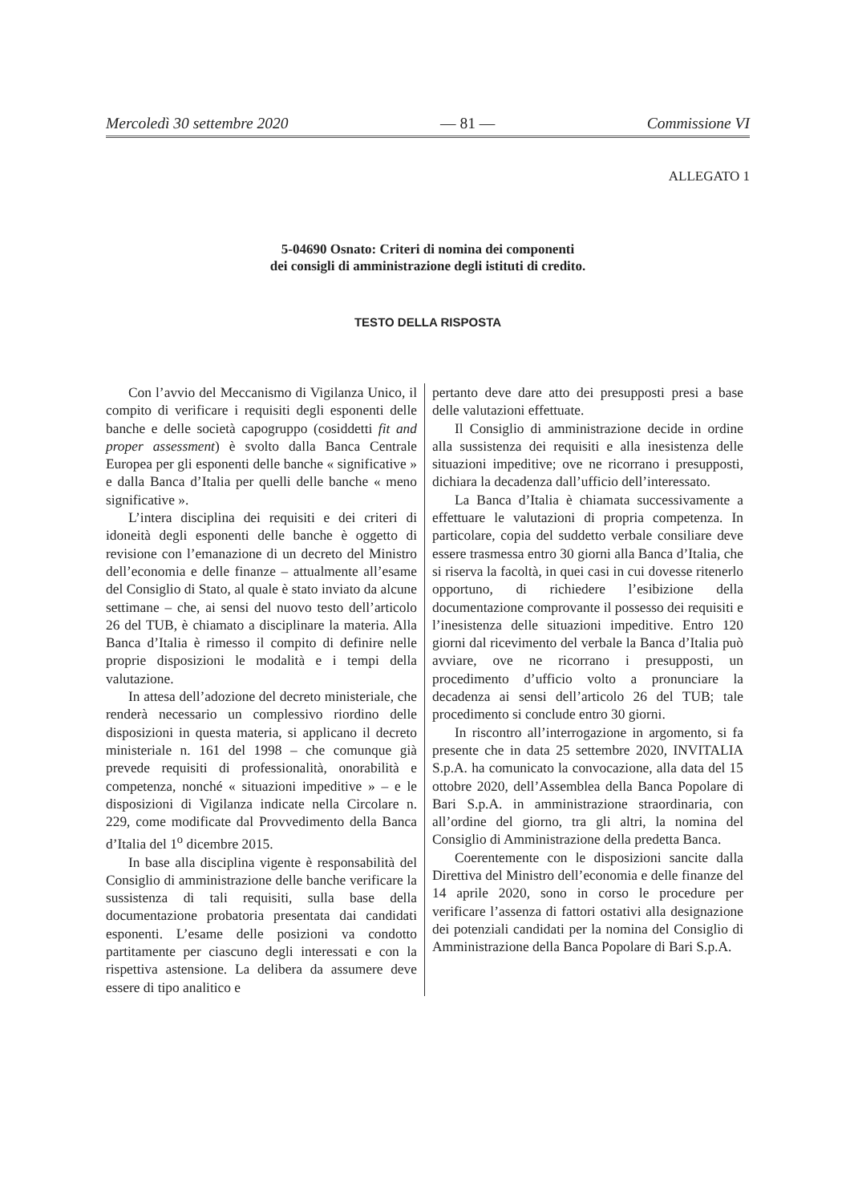Mercoledì 30 settembre 2020 — 81 — Commissione VI
ALLEGATO 1
5-04690 Osnato: Criteri di nomina dei componenti
dei consigli di amministrazione degli istituti di credito.
TESTO DELLA RISPOSTA
Con l’avvio del Meccanismo di Vigilanza Unico, il compito di verificare i requisiti degli esponenti delle banche e delle società capogruppo (cosiddetti fit and proper assessment) è svolto dalla Banca Centrale Europea per gli esponenti delle banche « significative » e dalla Banca d’Italia per quelli delle banche « meno significative ».
L’intera disciplina dei requisiti e dei criteri di idoneità degli esponenti delle banche è oggetto di revisione con l’emanazione di un decreto del Ministro dell’economia e delle finanze – attualmente all’esame del Consiglio di Stato, al quale è stato inviato da alcune settimane – che, ai sensi del nuovo testo dell’articolo 26 del TUB, è chiamato a disciplinare la materia. Alla Banca d’Italia è rimesso il compito di definire nelle proprie disposizioni le modalità e i tempi della valutazione.
In attesa dell’adozione del decreto ministeriale, che renderà necessario un complessivo riordino delle disposizioni in questa materia, si applicano il decreto ministeriale n. 161 del 1998 – che comunque già prevede requisiti di professionalità, onorabilità e competenza, nonché « situazioni impeditive » – e le disposizioni di Vigilanza indicate nella Circolare n. 229, come modificate dal Provvedimento della Banca d’Italia del 1<sup>o</sup> dicembre 2015.
In base alla disciplina vigente è responsabilità del Consiglio di amministrazione delle banche verificare la sussistenza di tali requisiti, sulla base della documentazione probatoria presentata dai candidati esponenti. L’esame delle posizioni va condotto partitamente per ciascuno degli interessati e con la rispettiva astensione. La delibera da assumere deve essere di tipo analitico e
pertanto deve dare atto dei presupposti presi a base delle valutazioni effettuate.
Il Consiglio di amministrazione decide in ordine alla sussistenza dei requisiti e alla inesistenza delle situazioni impeditive; ove ne ricorrano i presupposti, dichiara la decadenza dall’ufficio dell’interessato.
La Banca d’Italia è chiamata successivamente a effettuare le valutazioni di propria competenza. In particolare, copia del suddetto verbale consiliare deve essere trasmessa entro 30 giorni alla Banca d’Italia, che si riserva la facoltà, in quei casi in cui dovesse ritenerlo opportuno, di richiedere l’esibizione della documentazione comprovante il possesso dei requisiti e l’inesistenza delle situazioni impeditive. Entro 120 giorni dal ricevimento del verbale la Banca d’Italia può avviare, ove ne ricorrano i presupposti, un procedimento d’ufficio volto a pronunciare la decadenza ai sensi dell’articolo 26 del TUB; tale procedimento si conclude entro 30 giorni.
In riscontro all’interrogazione in argomento, si fa presente che in data 25 settembre 2020, INVITALIA S.p.A. ha comunicato la convocazione, alla data del 15 ottobre 2020, dell’Assemblea della Banca Popolare di Bari S.p.A. in amministrazione straordinaria, con all’ordine del giorno, tra gli altri, la nomina del Consiglio di Amministrazione della predetta Banca.
Coerentemente con le disposizioni sancite dalla Direttiva del Ministro dell’economia e delle finanze del 14 aprile 2020, sono in corso le procedure per verificare l’assenza di fattori ostativi alla designazione dei potenziali candidati per la nomina del Consiglio di Amministrazione della Banca Popolare di Bari S.p.A.